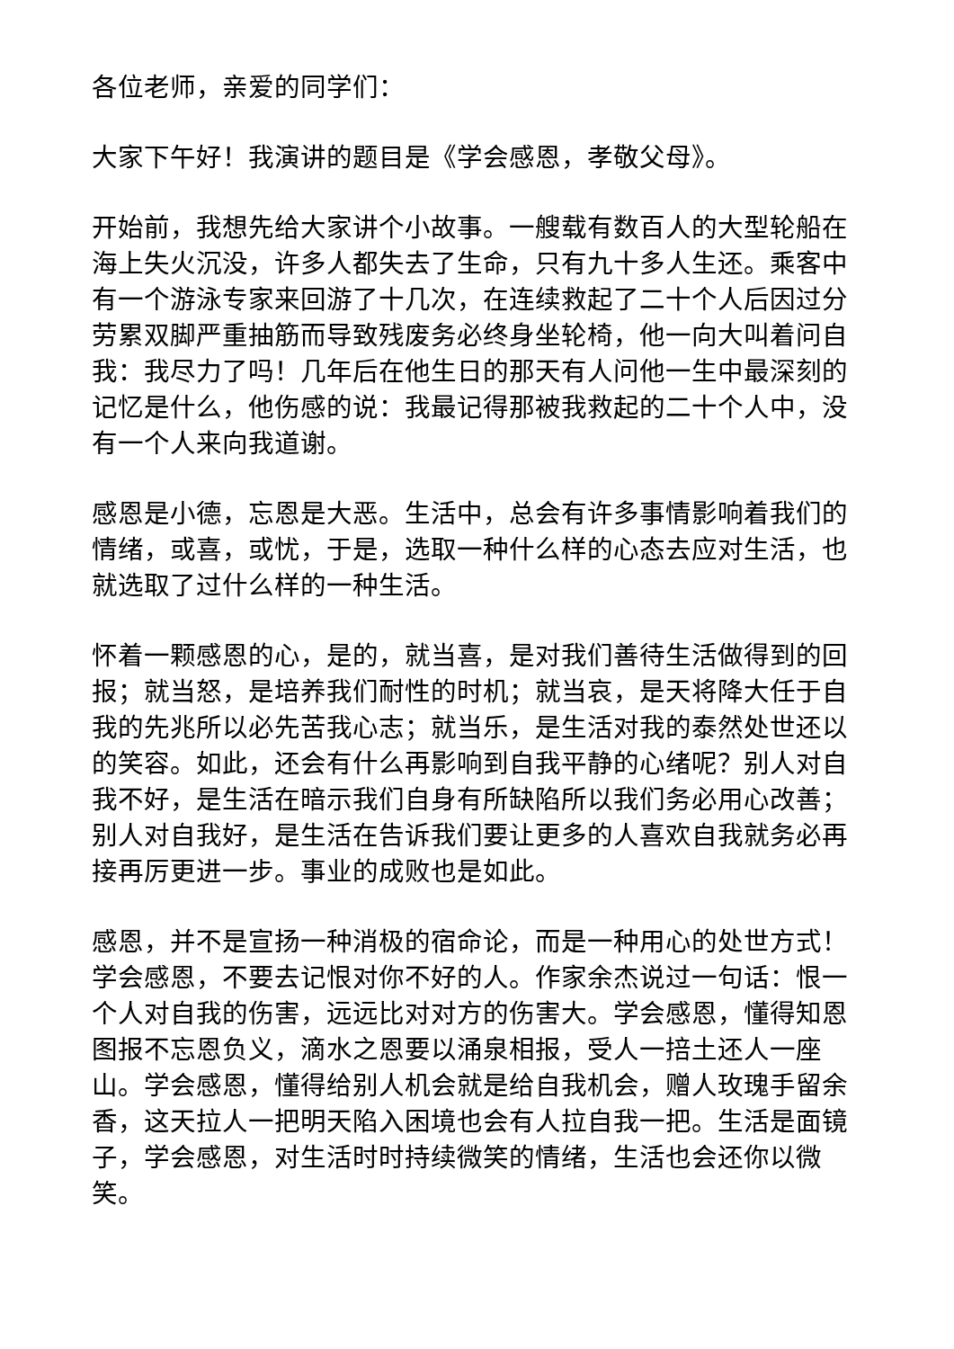各位老师，亲爱的同学们：
大家下午好！我演讲的题目是《学会感恩，孝敬父母》。
开始前，我想先给大家讲个小故事。一艘载有数百人的大型轮船在海上失火沉没，许多人都失去了生命，只有九十多人生还。乘客中有一个游泳专家来回游了十几次，在连续救起了二十个人后因过分劳累双脚严重抽筋而导致残废务必终身坐轮椅，他一向大叫着问自我：我尽力了吗！几年后在他生日的那天有人问他一生中最深刻的记忆是什么，他伤感的说：我最记得那被我救起的二十个人中，没有一个人来向我道谢。
感恩是小德，忘恩是大恶。生活中，总会有许多事情影响着我们的情绪，或喜，或忧，于是，选取一种什么样的心态去应对生活，也就选取了过什么样的一种生活。
怀着一颗感恩的心，是的，就当喜，是对我们善待生活做得到的回报；就当怒，是培养我们耐性的时机；就当哀，是天将降大任于自我的先兆所以必先苦我心志；就当乐，是生活对我的泰然处世还以的笑容。如此，还会有什么再影响到自我平静的心绪呢？别人对自我不好，是生活在暗示我们自身有所缺陷所以我们务必用心改善；别人对自我好，是生活在告诉我们要让更多的人喜欢自我就务必再接再厉更进一步。事业的成败也是如此。
感恩，并不是宣扬一种消极的宿命论，而是一种用心的处世方式！学会感恩，不要去记恨对你不好的人。作家余杰说过一句话：恨一个人对自我的伤害，远远比对对方的伤害大。学会感恩，懂得知恩图报不忘恩负义，滴水之恩要以涌泉相报，受人一掊土还人一座山。学会感恩，懂得给别人机会就是给自我机会，赠人玫瑰手留余香，这天拉人一把明天陷入困境也会有人拉自我一把。生活是面镜子，学会感恩，对生活时时持续微笑的情绪，生活也会还你以微笑。